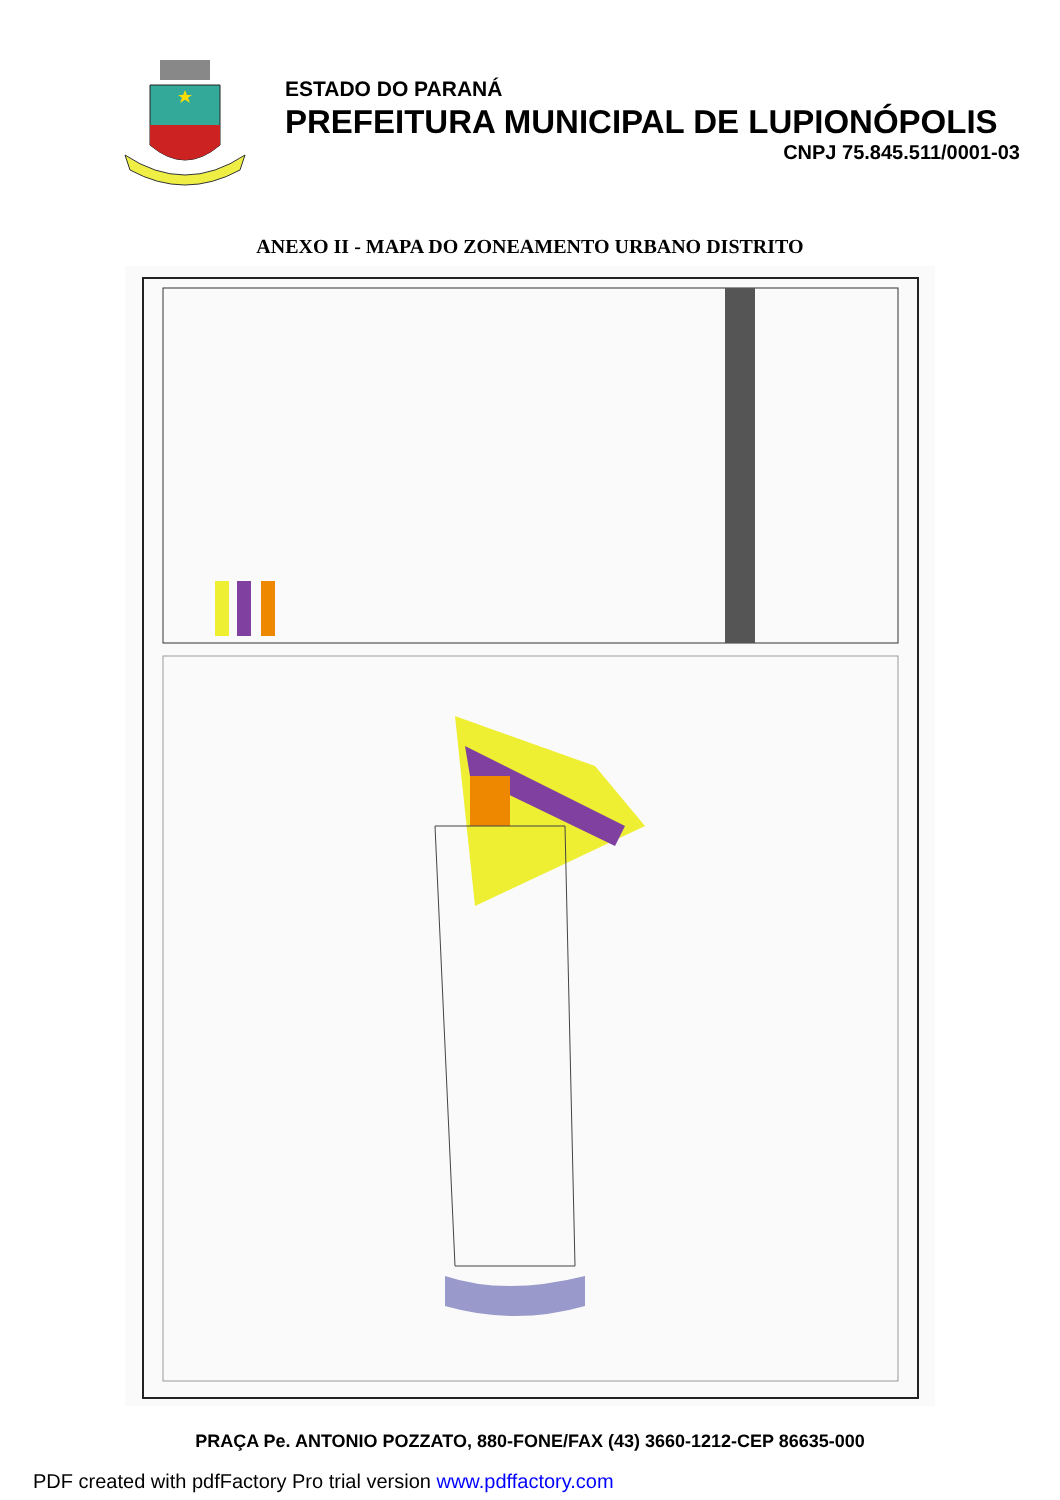ESTADO DO PARANÁ
PREFEITURA MUNICIPAL DE LUPIONÓPOLIS
CNPJ 75.845.511/0001-03
ANEXO II - MAPA DO ZONEAMENTO URBANO DISTRITO
PRAÇA Pe. ANTONIO POZZATO, 880-FONE/FAX (43) 3660-1212-CEP 86635-000
PDF created with pdfFactory Pro trial version www.pdffactory.com